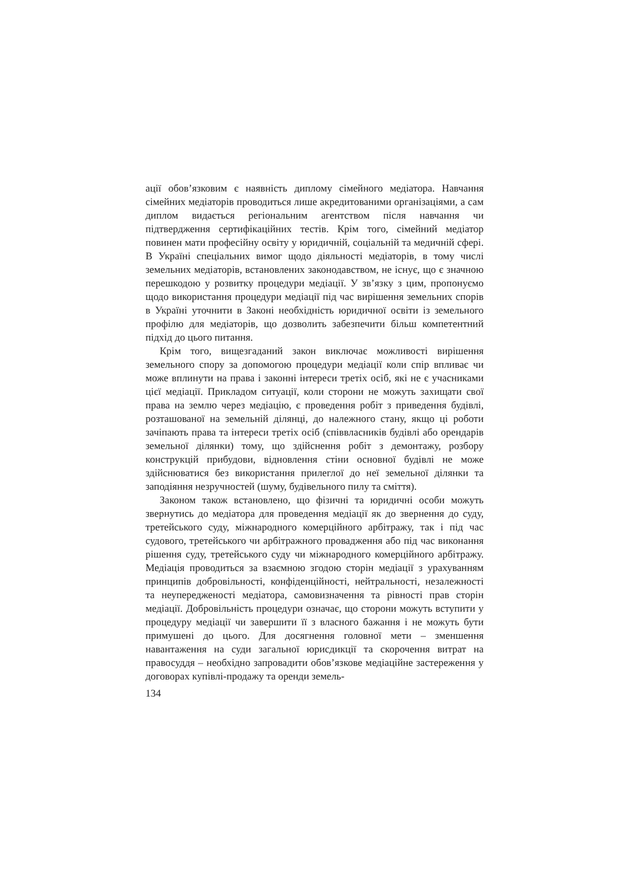ації обов’язковим є наявність диплому сімейного медіатора. Навчання сімейних медіаторів проводиться лише акредитованими організаціями, а сам диплом видається регіональним агентством після навчання чи підтвердження сертифікаційних тестів. Крім того, сімейний медіатор повинен мати професійну освіту у юридичній, соціальній та медичній сфері. В Україні спеціальних вимог щодо діяльності медіаторів, в тому числі земельних медіаторів, встановлених законодавством, не існує, що є значною перешкодою у розвитку процедури медіації. У зв’язку з цим, пропонуємо щодо використання процедури медіації під час вирішення земельних спорів в Україні уточнити в Законі необхідність юридичної освіти із земельного профілю для медіаторів, що дозволить забезпечити більш компетентний підхід до цього питання.
Крім того, вищезгаданий закон виключає можливості вирішення земельного спору за допомогою процедури медіації коли спір впливає чи може вплинути на права і законні інтереси третіх осіб, які не є учасниками цієї медіації. Прикладом ситуації, коли сторони не можуть захищати свої права на землю через медіацію, є проведення робіт з приведення будівлі, розташованої на земельній ділянці, до належного стану, якщо ці роботи зачіпають права та інтереси третіх осіб (співвласників будівлі або орендарів земельної ділянки) тому, що здійснення робіт з демонтажу, розбору конструкцій прибудови, відновлення стіни основної будівлі не може здійснюватися без використання прилеглої до неї земельної ділянки та заподіяння незручностей (шуму, будівельного пилу та сміття).
Законом також встановлено, що фізичні та юридичні особи можуть звернутись до медіатора для проведення медіації як до звернення до суду, третейського суду, міжнародного комерційного арбітражу, так і під час судового, третейського чи арбітражного провадження або під час виконання рішення суду, третейського суду чи міжнародного комерційного арбітражу. Медіація проводиться за взаємною згодою сторін медіації з урахуванням принципів добровільності, конфіденційності, нейтральності, незалежності та неупередженості медіатора, самовизначення та рівності прав сторін медіації. Добровільність процедури означає, що сторони можуть вступити у процедуру медіації чи завершити її з власного бажання і не можуть бути примушені до цього. Для досягнення головної мети – зменшення навантаження на суди загальної юрисдикції та скорочення витрат на правосуддя – необхідно запровадити обов’язкове медіаційне застереження у договорах купівлі-продажу та оренди земель-
134